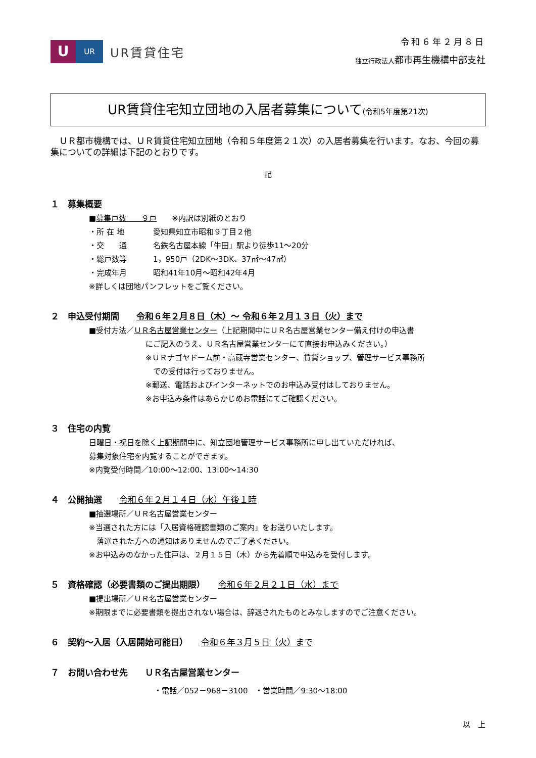U
UR
UR賃貸住宅
令和６年２月８日
独立行政法人 都市再生機構中部支社
UR賃貸住宅知立団地の入居者募集について(令和5年度第21次)
　ＵＲ都市機構では、ＵＲ賃貸住宅知立団地（令和５年度第２１次）の入居者募集を行います。なお、今回の募集についての詳細は下記のとおりです。
記
１　募集概要
■募集戸数　　９戸　　※内訳は別紙のとおり
・ 所 在 地 愛知県知立市昭和９丁目２他
・ 交　　通 名鉄名古屋本線「牛田」駅より徒歩11～20分
・ 総戸数等 1，950戸（2DK～3DK、37㎡～47㎡）
・ 完成年月 昭和41年10月～昭和42年4月
※詳しくは団地パンフレットをご覧ください。
２　申込受付期間　　令和６年２月８日（木）～ 令和６年２月１３日（火）まで
■受付方法／ＵＲ名古屋営業センター（上記期間中にＵＲ名古屋営業センター備え付けの申込書
にご記入のうえ、ＵＲ名古屋営業センターにて直接お申込みください。）
※ＵＲナゴヤドーム前・高蔵寺営業センター、賃貸ショップ、管理サービス事務所
　での受付は行っておりません。
※郵送、電話およびインターネットでのお申込み受付はしておりません。
※お申込み条件はあらかじめお電話にてご確認ください。
３　住宅の内覧
日曜日・祝日を除く上記期間中に、知立団地管理サービス事務所に申し出ていただければ、
募集対象住宅を内覧することができます。
※内覧受付時間／10:00～12:00、13:00～14:30
４　公開抽選　　令和６年２月１４日（水）午後１時
■抽選場所／ＵＲ名古屋営業センター
※当選された方には「入居資格確認書類のご案内」をお送りいたします。
　落選された方への通知はありませんのでご了承ください。
※お申込みのなかった住戸は、２月１５日（木）から先着順で申込みを受付します。
５　資格確認（必要書類のご提出期限）　　令和６年２月２１日（水）まで
■提出場所／ＵＲ名古屋営業センター
※期限までに必要書類を提出されない場合は、辞退されたものとみなしますのでご注意ください。
６　契約～入居（入居開始可能日）　　令和６年３月５日（火）まで
７　お問い合わせ先　　ＵＲ名古屋営業センター
・電話／052－968－3100　・営業時間／9:30～18:00
以　上